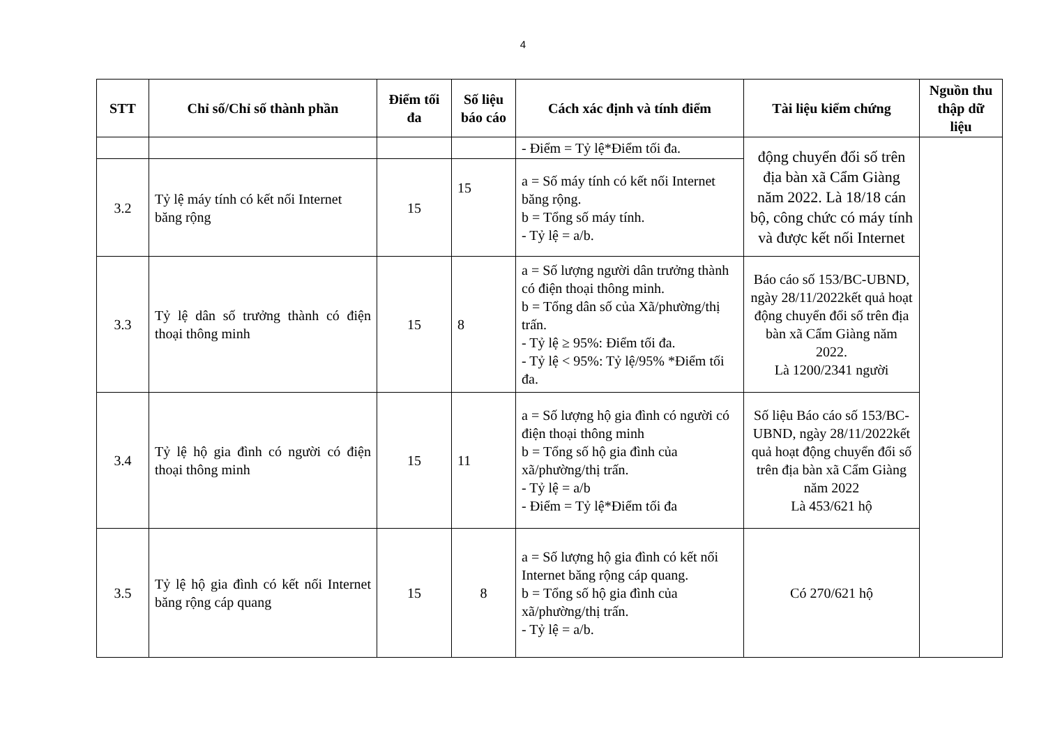4
| STT | Chỉ số/Chỉ số thành phần | Điểm tối đa | Số liệu báo cáo | Cách xác định và tính điểm | Tài liệu kiểm chứng | Nguồn thu thập dữ liệu |
| --- | --- | --- | --- | --- | --- | --- |
| | | | | - Điểm = Tỷ lệ*Điểm tối đa. | động chuyển đổi số trên địa bàn xã Cẩm Giàng năm 2022. Là 18/18 cán bộ, công chức có máy tính và được kết nối Internet | |
| 3.2 | Tỷ lệ máy tính có kết nối Internet băng rộng | 15 | 15 | a = Số máy tính có kết nối Internet băng rộng. b = Tổng số máy tính. - Tỷ lệ = a/b. | | |
| 3.3 | Tỷ lệ dân số trưởng thành có điện thoại thông minh | 15 | 8 | a = Số lượng người dân trưởng thành có điện thoại thông minh. b = Tổng dân số của Xã/phường/thị trấn. - Tỷ lệ ≥ 95%: Điểm tối đa. - Tỷ lệ < 95%: Tỷ lệ/95% *Điểm tối đa. | Báo cáo số 153/BC-UBND, ngày 28/11/2022kết quả hoạt động chuyển đổi số trên địa bàn xã Cẩm Giàng năm 2022. Là 1200/2341 người | |
| 3.4 | Tỷ lệ hộ gia đình có người có điện thoại thông minh | 15 | 11 | a = Số lượng hộ gia đình có người có điện thoại thông minh b = Tổng số hộ gia đình của xã/phường/thị trấn. - Tỷ lệ = a/b - Điểm = Tỷ lệ*Điểm tối đa | Số liệu Báo cáo số 153/BC-UBND, ngày 28/11/2022kết quả hoạt động chuyển đổi số trên địa bàn xã Cẩm Giàng năm 2022 Là 453/621 hộ | |
| 3.5 | Tỷ lệ hộ gia đình có kết nối Internet băng rộng cáp quang | 15 | 8 | a = Số lượng hộ gia đình có kết nối Internet băng rộng cáp quang. b = Tổng số hộ gia đình của xã/phường/thị trấn. - Tỷ lệ = a/b. | Có 270/621 hộ | |